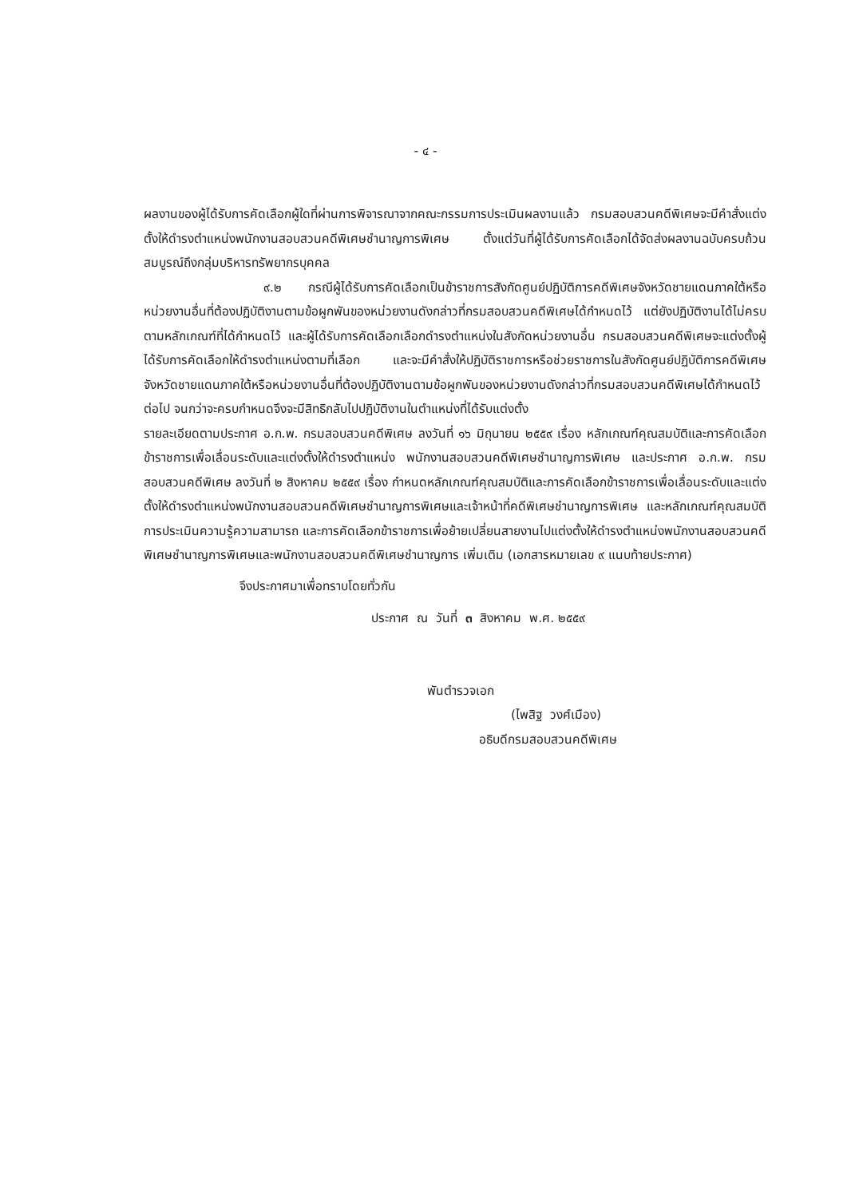- ๔ -
ผลงานของผู้ได้รับการคัดเลือกผู้ใดที่ผ่านการพิจารณาจากคณะกรรมการประเมินผลงานแล้ว กรมสอบสวนคดีพิเศษจะมีคำสั่งแต่งตั้งให้ดำรงตำแหน่งพนักงานสอบสวนคดีพิเศษชำนาญการพิเศษ ตั้งแต่วันที่ผู้ได้รับการคัดเลือกได้จัดส่งผลงานฉบับครบถ้วนสมบูรณ์ถึงกลุ่มบริหารทรัพยากรบุคคล
๙.๒ กรณีผู้ได้รับการคัดเลือกเป็นข้าราชการสังกัดศูนย์ปฏิบัติการคดีพิเศษจังหวัดชายแดนภาคใต้หรือหน่วยงานอื่นที่ต้องปฏิบัติงานตามข้อผูกพันของหน่วยงานดังกล่าวที่กรมสอบสวนคดีพิเศษได้กำหนดไว้ แต่ยังปฏิบัติงานได้ไม่ครบตามหลักเกณฑ์ที่ได้กำหนดไว้ และผู้ได้รับการคัดเลือกเลือกดำรงตำแหน่งในสังกัดหน่วยงานอื่น กรมสอบสวนคดีพิเศษจะแต่งตั้งผู้ได้รับการคัดเลือกให้ดำรงตำแหน่งตามที่เลือก และจะมีคำสั่งให้ปฏิบัติราชการหรือช่วยราชการในสังกัดศูนย์ปฏิบัติการคดีพิเศษจังหวัดชายแดนภาคใต้หรือหน่วยงานอื่นที่ต้องปฏิบัติงานตามข้อผูกพันของหน่วยงานดังกล่าวที่กรมสอบสวนคดีพิเศษได้กำหนดไว้ต่อไป จนกว่าจะครบกำหนดจึงจะมีสิทธิกลับไปปฏิบัติงานในตำแหน่งที่ได้รับแต่งตั้ง
รายละเอียดตามประกาศ อ.ก.พ. กรมสอบสวนคดีพิเศษ ลงวันที่ ๑๖ มิถุนายน ๒๕๕๙ เรื่อง หลักเกณฑ์คุณสมบัติและการคัดเลือกข้าราชการเพื่อเลื่อนระดับและแต่งตั้งให้ดำรงตำแหน่ง พนักงานสอบสวนคดีพิเศษชำนาญการพิเศษ และประกาศ อ.ก.พ. กรมสอบสวนคดีพิเศษ ลงวันที่ ๒ สิงหาคม ๒๕๕๙ เรื่อง กำหนดหลักเกณฑ์คุณสมบัติและการคัดเลือกข้าราชการเพื่อเลื่อนระดับและแต่งตั้งให้ดำรงตำแหน่งพนักงานสอบสวนคดีพิเศษชำนาญการพิเศษและเจ้าหน้าที่คดีพิเศษชำนาญการพิเศษ และหลักเกณฑ์คุณสมบัติ การประเมินความรู้ความสามารถ และการคัดเลือกข้าราชการเพื่อย้ายเปลี่ยนสายงานไปแต่งตั้งให้ดำรงตำแหน่งพนักงานสอบสวนคดีพิเศษชำนาญการพิเศษและพนักงานสอบสวนคดีพิเศษชำนาญการ เพิ่มเติม (เอกสารหมายเลข ๙ แนบท้ายประกาศ)
จึงประกาศมาเพื่อทราบโดยทั่วกัน
ประกาศ ณ วันที่ ๓ สิงหาคม พ.ศ. ๒๕๕๙
พันตำรวจเอก
(ไพสิฐ วงศ์เมือง)
อธิบดีกรมสอบสวนคดีพิเศษ